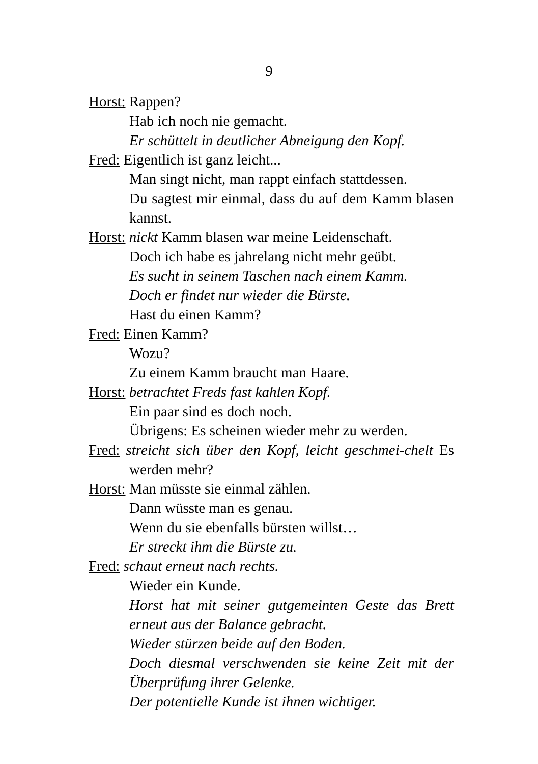9
Horst: Rappen?
Hab ich noch nie gemacht.
Er schüttelt in deutlicher Abneigung den Kopf.
Fred: Eigentlich ist ganz leicht...
Man singt nicht, man rappt einfach stattdessen.
Du sagtest mir einmal, dass du auf dem Kamm blasen kannst.
Horst: nickt Kamm blasen war meine Leidenschaft.
Doch ich habe es jahrelang nicht mehr geübt.
Es sucht in seinem Taschen nach einem Kamm.
Doch er findet nur wieder die Bürste.
Hast du einen Kamm?
Fred: Einen Kamm?
Wozu?
Zu einem Kamm braucht man Haare.
Horst: betrachtet Freds fast kahlen Kopf.
Ein paar sind es doch noch.
Übrigens: Es scheinen wieder mehr zu werden.
Fred: streicht sich über den Kopf, leicht geschmei-chelt Es werden mehr?
Horst: Man müsste sie einmal zählen.
Dann wüsste man es genau.
Wenn du sie ebenfalls bürsten willst…
Er streckt ihm die Bürste zu.
Fred: schaut erneut nach rechts.
Wieder ein Kunde.
Horst hat mit seiner gutgemeinten Geste das Brett erneut aus der Balance gebracht.
Wieder stürzen beide auf den Boden.
Doch diesmal verschwenden sie keine Zeit mit der Überprüfung ihrer Gelenke.
Der potentielle Kunde ist ihnen wichtiger.